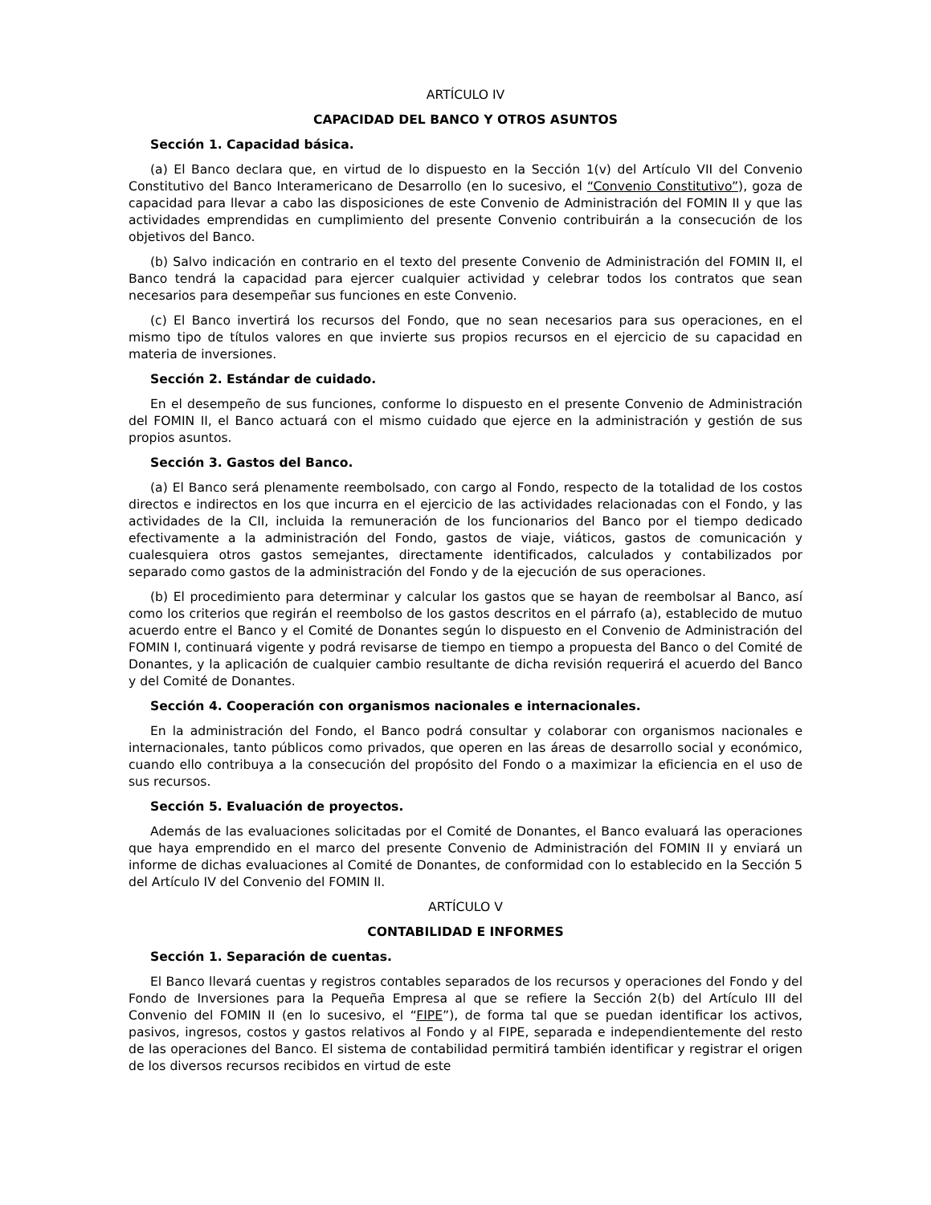ARTÍCULO IV
CAPACIDAD DEL BANCO Y OTROS ASUNTOS
Sección 1. Capacidad básica.
(a) El Banco declara que, en virtud de lo dispuesto en la Sección 1(v) del Artículo VII del Convenio Constitutivo del Banco Interamericano de Desarrollo (en lo sucesivo, el “Convenio Constitutivo”), goza de capacidad para llevar a cabo las disposiciones de este Convenio de Administración del FOMIN II y que las actividades emprendidas en cumplimiento del presente Convenio contribuirán a la consecución de los objetivos del Banco.
(b) Salvo indicación en contrario en el texto del presente Convenio de Administración del FOMIN II, el Banco tendrá la capacidad para ejercer cualquier actividad y celebrar todos los contratos que sean necesarios para desempeñar sus funciones en este Convenio.
(c) El Banco invertirá los recursos del Fondo, que no sean necesarios para sus operaciones, en el mismo tipo de títulos valores en que invierte sus propios recursos en el ejercicio de su capacidad en materia de inversiones.
Sección 2. Estándar de cuidado.
En el desempeño de sus funciones, conforme lo dispuesto en el presente Convenio de Administración del FOMIN II, el Banco actuará con el mismo cuidado que ejerce en la administración y gestión de sus propios asuntos.
Sección 3. Gastos del Banco.
(a) El Banco será plenamente reembolsado, con cargo al Fondo, respecto de la totalidad de los costos directos e indirectos en los que incurra en el ejercicio de las actividades relacionadas con el Fondo, y las actividades de la CII, incluida la remuneración de los funcionarios del Banco por el tiempo dedicado efectivamente a la administración del Fondo, gastos de viaje, viáticos, gastos de comunicación y cualesquiera otros gastos semejantes, directamente identificados, calculados y contabilizados por separado como gastos de la administración del Fondo y de la ejecución de sus operaciones.
(b) El procedimiento para determinar y calcular los gastos que se hayan de reembolsar al Banco, así como los criterios que regirán el reembolso de los gastos descritos en el párrafo (a), establecido de mutuo acuerdo entre el Banco y el Comité de Donantes según lo dispuesto en el Convenio de Administración del FOMIN I, continuará vigente y podrá revisarse de tiempo en tiempo a propuesta del Banco o del Comité de Donantes, y la aplicación de cualquier cambio resultante de dicha revisión requerirá el acuerdo del Banco y del Comité de Donantes.
Sección 4. Cooperación con organismos nacionales e internacionales.
En la administración del Fondo, el Banco podrá consultar y colaborar con organismos nacionales e internacionales, tanto públicos como privados, que operen en las áreas de desarrollo social y económico, cuando ello contribuya a la consecución del propósito del Fondo o a maximizar la eficiencia en el uso de sus recursos.
Sección 5. Evaluación de proyectos.
Además de las evaluaciones solicitadas por el Comité de Donantes, el Banco evaluará las operaciones que haya emprendido en el marco del presente Convenio de Administración del FOMIN II y enviará un informe de dichas evaluaciones al Comité de Donantes, de conformidad con lo establecido en la Sección 5 del Artículo IV del Convenio del FOMIN II.
ARTÍCULO V
CONTABILIDAD E INFORMES
Sección 1. Separación de cuentas.
El Banco llevará cuentas y registros contables separados de los recursos y operaciones del Fondo y del Fondo de Inversiones para la Pequeña Empresa al que se refiere la Sección 2(b) del Artículo III del Convenio del FOMIN II (en lo sucesivo, el “FIPE”), de forma tal que se puedan identificar los activos, pasivos, ingresos, costos y gastos relativos al Fondo y al FIPE, separada e independientemente del resto de las operaciones del Banco. El sistema de contabilidad permitirá también identificar y registrar el origen de los diversos recursos recibidos en virtud de este